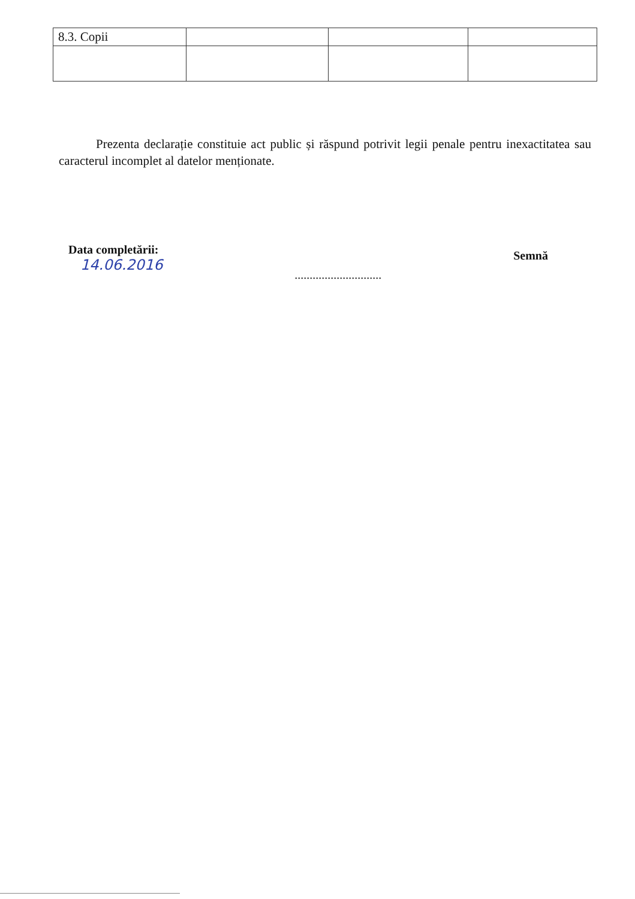| 8.3. Copii | | | |
Prezenta declarație constituie act public și răspund potrivit legii penale pentru inexactitatea sau caracterul incomplet al datelor menționate.
Data completării:
14.06.2016
.............................
Semnă